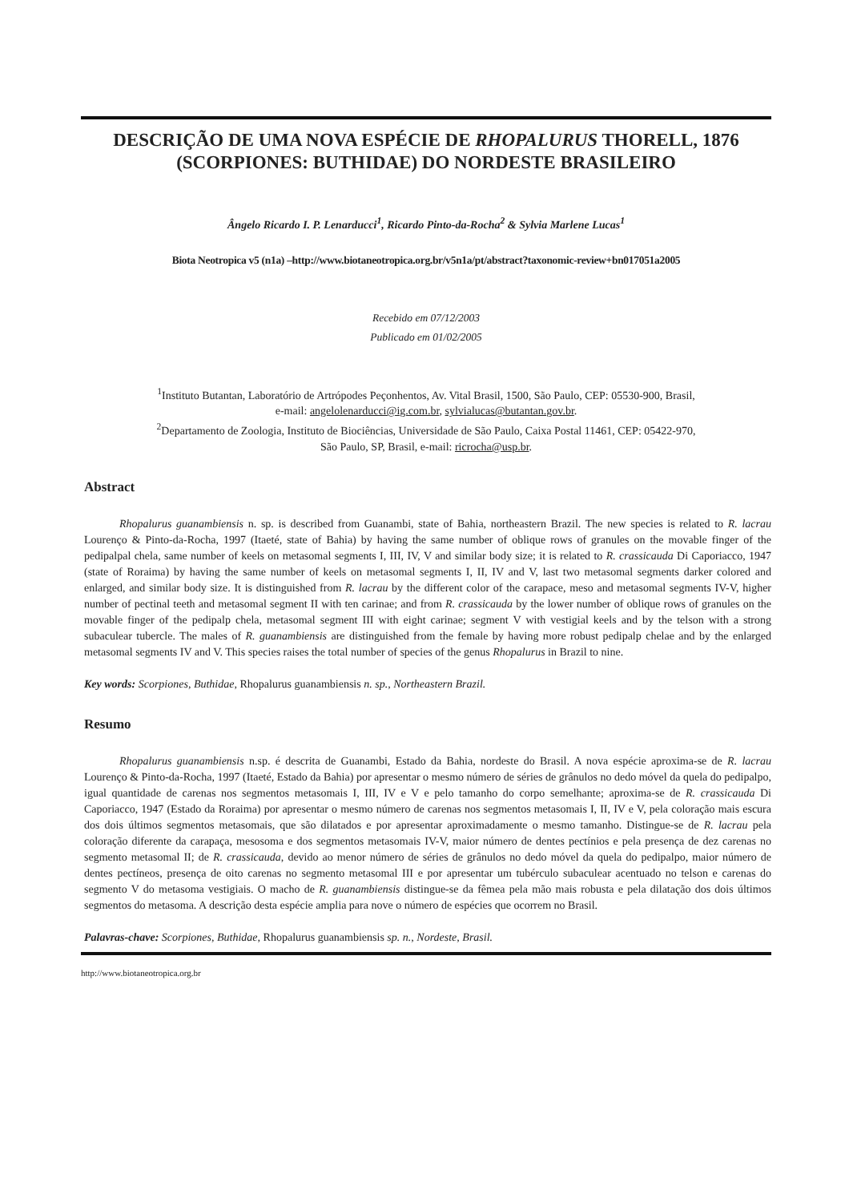DESCRIÇÃO DE UMA NOVA ESPÉCIE DE RHOPALURUS THORELL, 1876 (SCORPIONES: BUTHIDAE) DO NORDESTE BRASILEIRO
Ângelo Ricardo I. P. Lenarducci<sup>1</sup>, Ricardo Pinto-da-Rocha<sup>2</sup> & Sylvia Marlene Lucas<sup>1</sup>
Biota Neotropica v5 (n1a) –http://www.biotaneotropica.org.br/v5n1a/pt/abstract?taxonomic-review+bn017051a2005
Recebido em 07/12/2003
Publicado em 01/02/2005
<sup>1</sup> Instituto Butantan, Laboratório de Artrópodes Peçonhentos, Av. Vital Brasil, 1500, São Paulo, CEP: 05530-900, Brasil,
e-mail: angelolenarducci@ig.com.br, sylvialucas@butantan.gov.br.
<sup>2</sup> Departamento de Zoologia, Instituto de Biociências, Universidade de São Paulo, Caixa Postal 11461, CEP: 05422-970,
São Paulo, SP, Brasil, e-mail: ricrocha@usp.br.
Abstract
Rhopalurus guanambiensis n. sp. is described from Guanambi, state of Bahia, northeastern Brazil. The new species is related to R. lacrau Lourenço & Pinto-da-Rocha, 1997 (Itaeté, state of Bahia) by having the same number of oblique rows of granules on the movable finger of the pedipalpal chela, same number of keels on metasomal segments I, III, IV, V and similar body size; it is related to R. crassicauda Di Caporiacco, 1947 (state of Roraima) by having the same number of keels on metasomal segments I, II, IV and V, last two metasomal segments darker colored and enlarged, and similar body size. It is distinguished from R. lacrau by the different color of the carapace, meso and metasomal segments IV-V, higher number of pectinal teeth and metasomal segment II with ten carinae; and from R. crassicauda by the lower number of oblique rows of granules on the movable finger of the pedipalp chela, metasomal segment III with eight carinae; segment V with vestigial keels and by the telson with a strong subaculear tubercle. The males of R. guanambiensis are distinguished from the female by having more robust pedipalp chelae and by the enlarged metasomal segments IV and V. This species raises the total number of species of the genus Rhopalurus in Brazil to nine.
Key words: Scorpiones, Buthidae, Rhopalurus guanambiensis n. sp., Northeastern Brazil.
Resumo
Rhopalurus guanambiensis n.sp. é descrita de Guanambi, Estado da Bahia, nordeste do Brasil. A nova espécie aproxima-se de R. lacrau Lourenço & Pinto-da-Rocha, 1997 (Itaeté, Estado da Bahia) por apresentar o mesmo número de séries de grânulos no dedo móvel da quela do pedipalpo, igual quantidade de carenas nos segmentos metasomais I, III, IV e V e pelo tamanho do corpo semelhante; aproxima-se de R. crassicauda Di Caporiacco, 1947 (Estado da Roraima) por apresentar o mesmo número de carenas nos segmentos metasomais I, II, IV e V, pela coloração mais escura dos dois últimos segmentos metasomais, que são dilatados e por apresentar aproximadamente o mesmo tamanho. Distingue-se de R. lacrau pela coloração diferente da carapaça, mesosoma e dos segmentos metasomais IV-V, maior número de dentes pectínios e pela presença de dez carenas no segmento metasomal II; de R. crassicauda, devido ao menor número de séries de grânulos no dedo móvel da quela do pedipalpo, maior número de dentes pectíneos, presença de oito carenas no segmento metasomal III e por apresentar um tubérculo subaculear acentuado no telson e carenas do segmento V do metasoma vestigiais. O macho de R. guanambiensis distingue-se da fêmea pela mão mais robusta e pela dilatação dos dois últimos segmentos do metasoma. A descrição desta espécie amplia para nove o número de espécies que ocorrem no Brasil.
Palavras-chave: Scorpiones, Buthidae, Rhopalurus guanambiensis sp. n., Nordeste, Brasil.
http://www.biotaneotropica.org.br